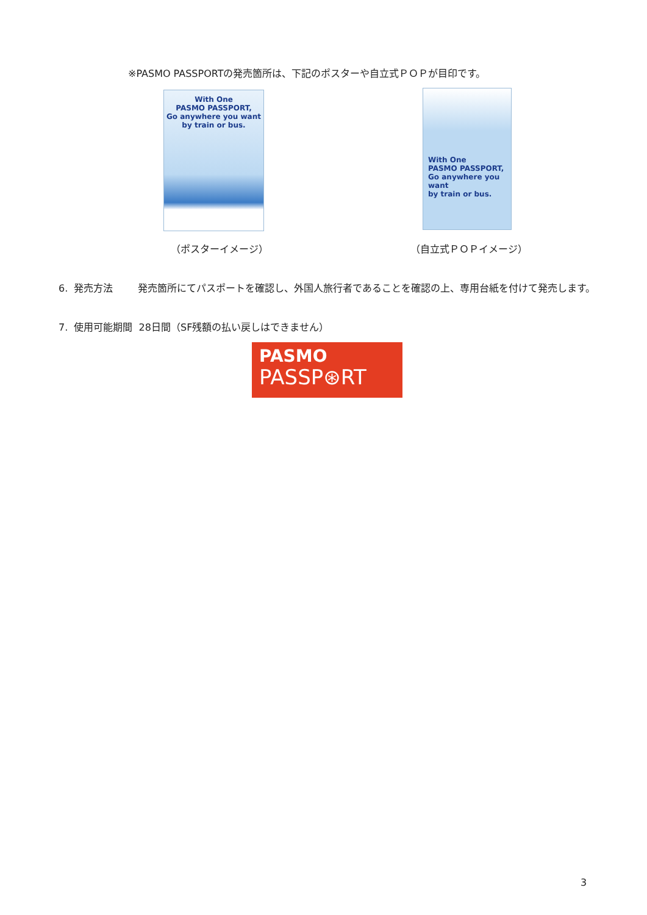※PASMO PASSPORTの発売箇所は、下記のポスターや自立式ＰＯＰが目印です。
With One
PASMO PASSPORT,
Go anywhere you want
by train or bus.
With One
PASMO PASSPORT,
Go anywhere you want
by train or bus.
（ポスターイメージ） （自立式ＰＯＰイメージ）
6. 発売方法 発売箇所にてパスポートを確認し、外国人旅行者であることを確認の上、専用台紙を付けて発売します。
7. 使用可能期間 28日間（SF残額の払い戻しはできません）
PASMO
PASSP⊛RT
3